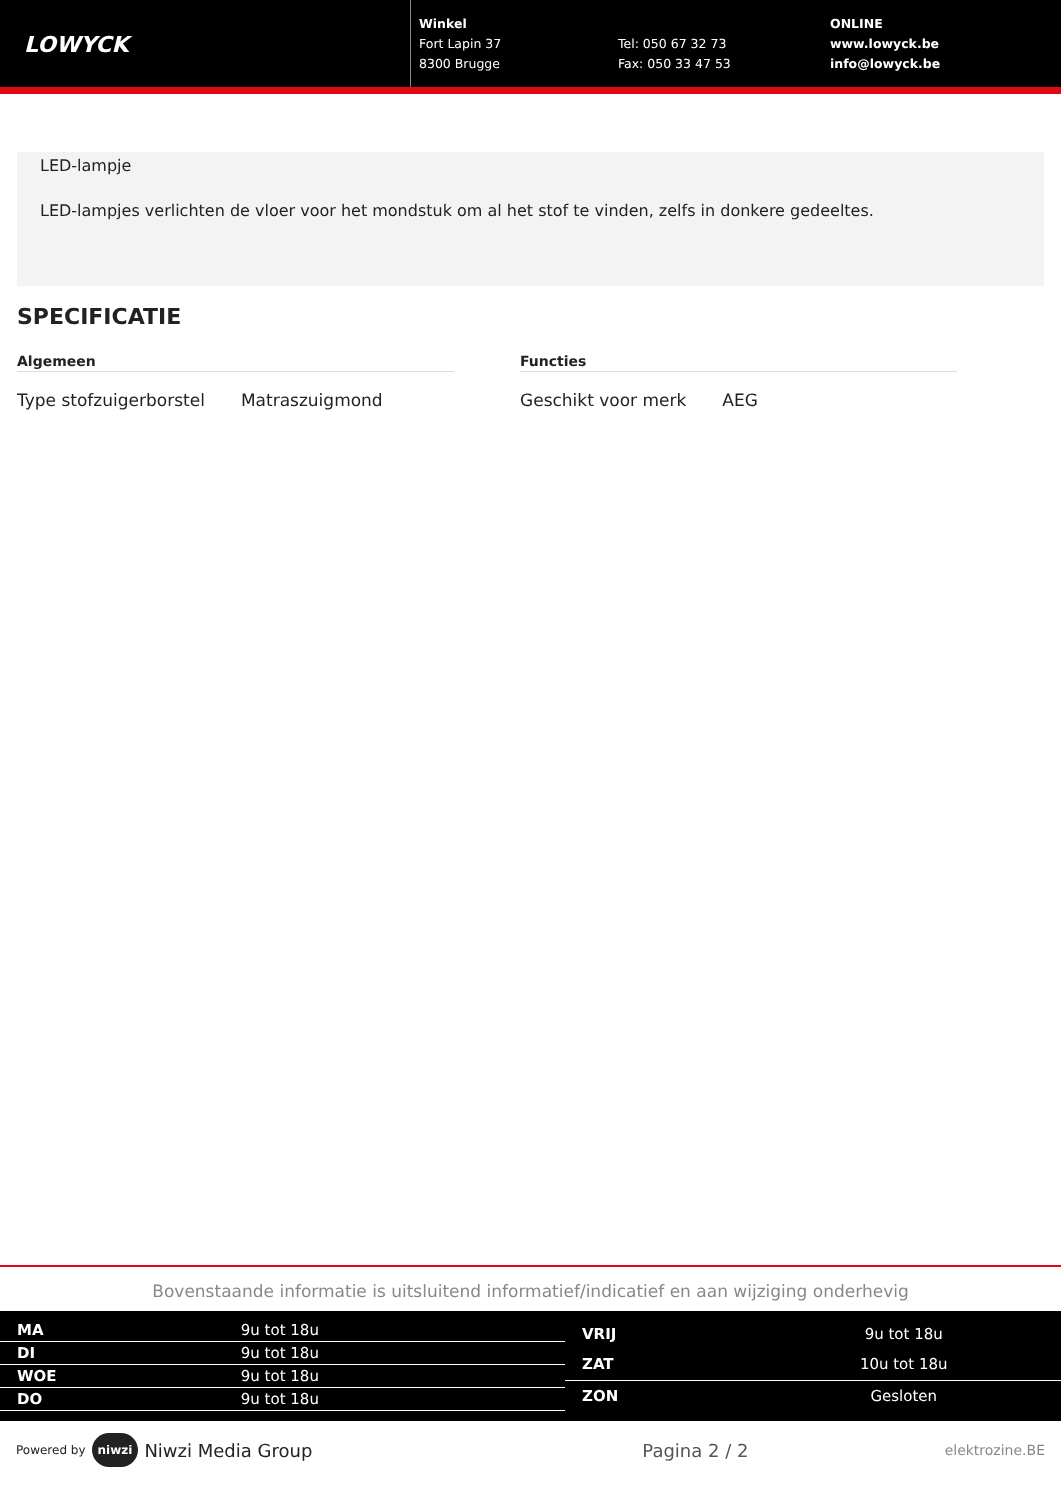LOWYCK
Winkel
Fort Lapin 37
8300 Brugge
Tel: 050 67 32 73
Fax: 050 33 47 53
ONLINE
www.lowyck.be
info@lowyck.be
LED-lampje
LED-lampjes verlichten de vloer voor het mondstuk om al het stof te vinden, zelfs in donkere gedeeltes.
SPECIFICATIE
Algemeen
| Type stofzuigerborstel | Matraszuigmond |
Functies
| Geschikt voor merk | AEG |
Bovenstaande informatie is uitsluitend informatief/indicatief en aan wijziging onderhevig
| MA | 9u tot 18u |
| DI | 9u tot 18u |
| WOE | 9u tot 18u |
| DO | 9u tot 18u |
| VRIJ | 9u tot 18u |
| ZAT | 10u tot 18u |
| ZON | Gesloten |
Powered by niwzi Niwzi Media Group Pagina 2 / 2 elektrozine.BE